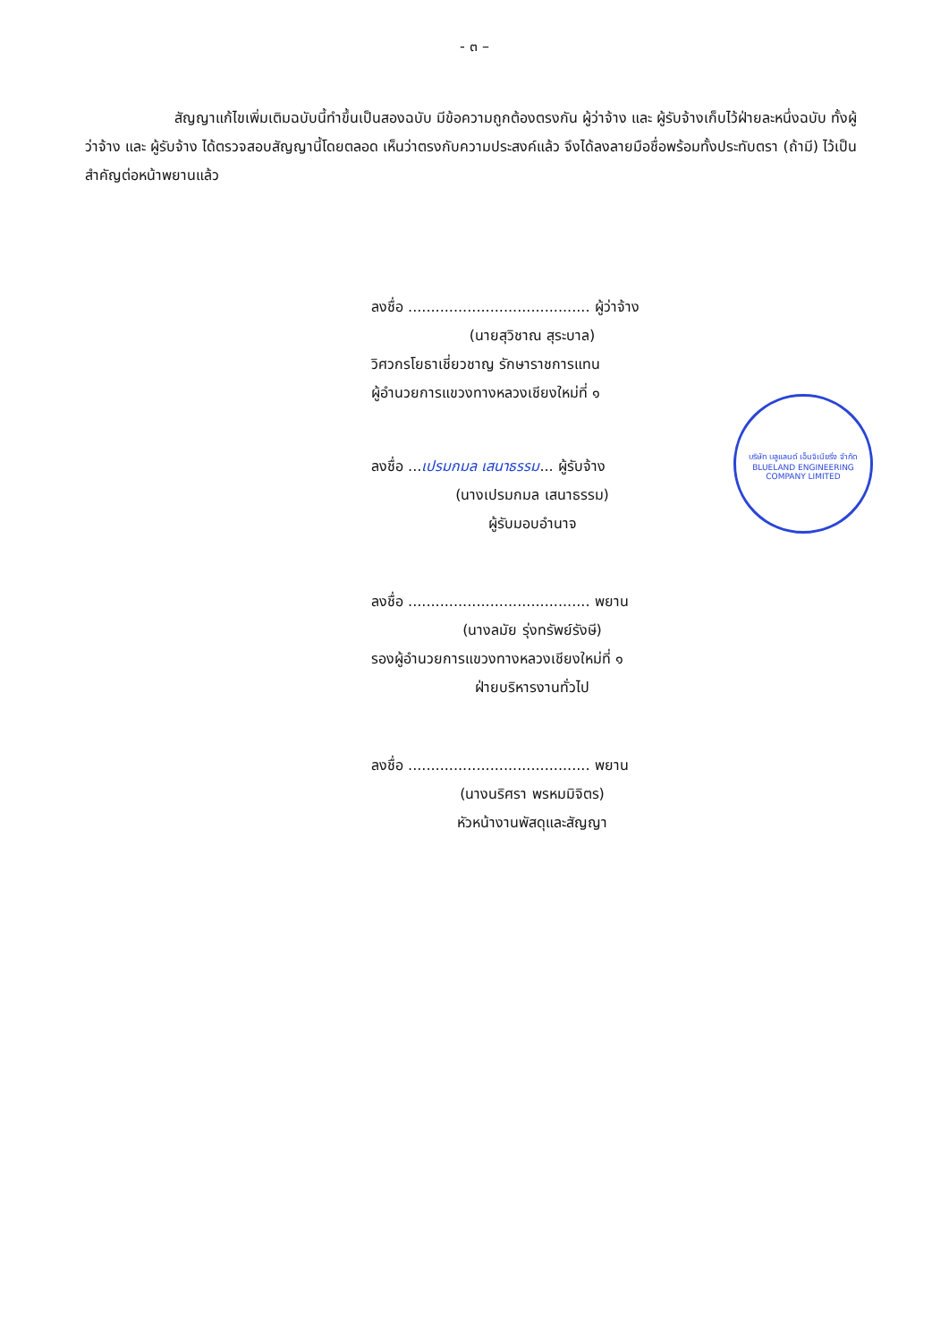- ๓ –
สัญญาแก้ไขเพิ่มเติมฉบับนี้ทำขึ้นเป็นสองฉบับ มีข้อความถูกต้องตรงกัน ผู้ว่าจ้าง และ ผู้รับจ้างเก็บไว้ฝ่ายละหนึ่งฉบับ ทั้งผู้ว่าจ้าง และ ผู้รับจ้าง ได้ตรวจสอบสัญญานี้โดยตลอด เห็นว่าตรงกับความประสงค์แล้ว จึงได้ลงลายมือชื่อพร้อมทั้งประทับตรา (ถ้ามี) ไว้เป็นสำคัญต่อหน้าพยานแล้ว
ลงชื่อ ........................................ ผู้ว่าจ้าง
(นายสุวิชาณ สุระบาล)
วิศวกรโยธาเชี่ยวชาญ รักษาราชการแทน
ผู้อำนวยการแขวงทางหลวงเชียงใหม่ที่ ๑
ลงชื่อ ...เปรมกมล เสนาธรรม... ผู้รับจ้าง
(นางเปรมกมล เสนาธรรม)
ผู้รับมอบอำนาจ
ลงชื่อ ........................................ พยาน
(นางลมัย รุ่งทรัพย์รังษี)
รองผู้อำนวยการแขวงทางหลวงเชียงใหม่ที่ ๑
ฝ่ายบริหารงานทั่วไป
ลงชื่อ ........................................ พยาน
(นางนริศรา พรหมมิจิตร)
หัวหน้างานพัสดุและสัญญา
บริษัท บลูแลนด์ เอ็นจิเนียริ่ง จำกัด
BLUELAND ENGINEERING COMPANY LIMITED